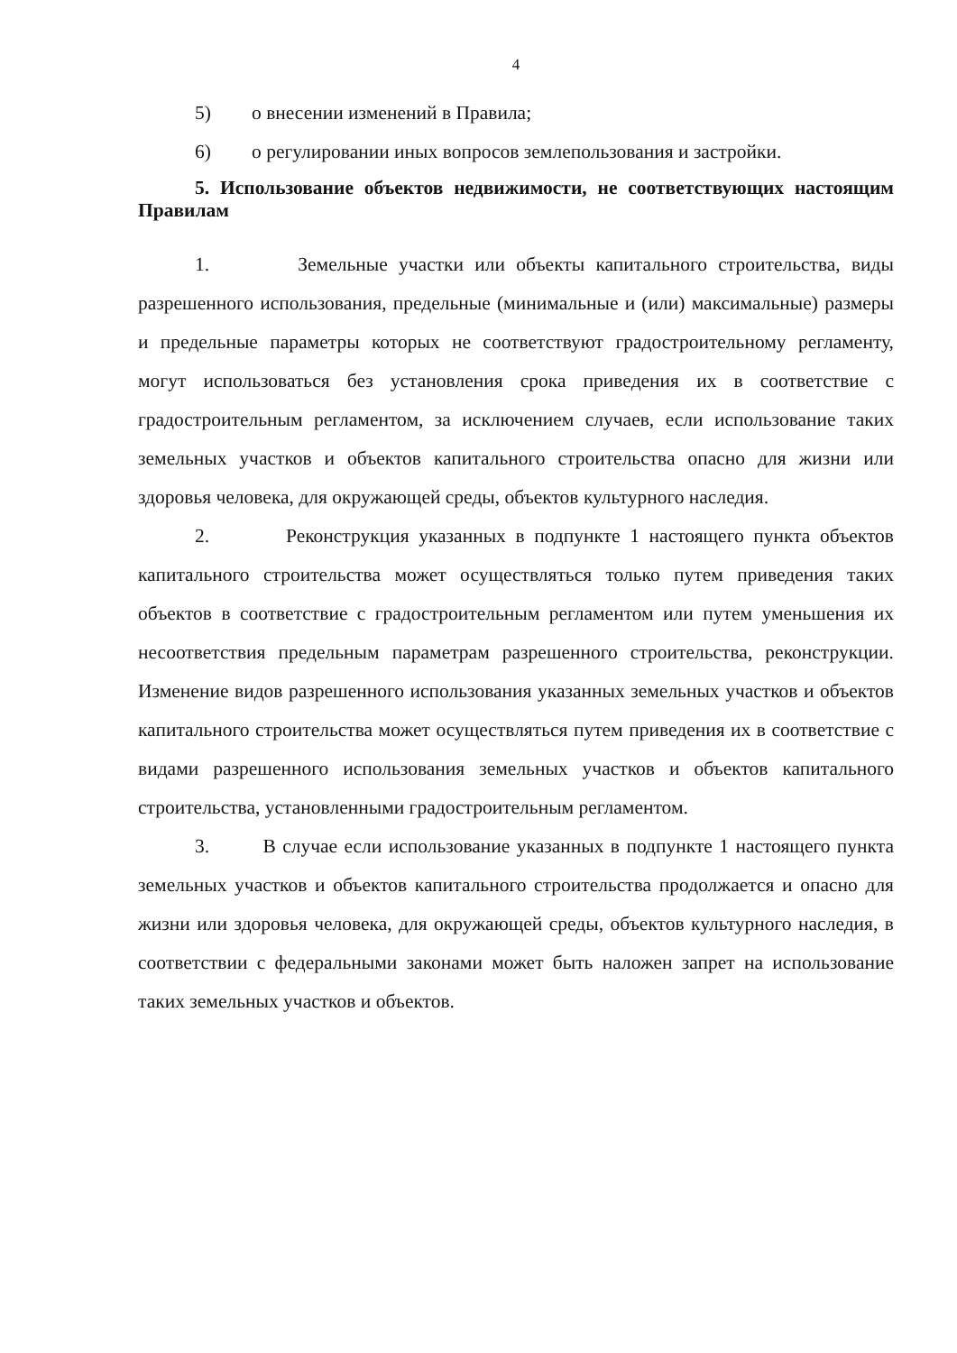4
5) о внесении изменений в Правила;
6) о регулировании иных вопросов землепользования и застройки.
5. Использование объектов недвижимости, не соответствующих настоящим Правилам
1. Земельные участки или объекты капитального строительства, виды разрешенного использования, предельные (минимальные и (или) максимальные) размеры и предельные параметры которых не соответствуют градостроительному регламенту, могут использоваться без установления срока приведения их в соответствие с градостроительным регламентом, за исключением случаев, если использование таких земельных участков и объектов капитального строительства опасно для жизни или здоровья человека, для окружающей среды, объектов культурного наследия.
2. Реконструкция указанных в подпункте 1 настоящего пункта объектов капитального строительства может осуществляться только путем приведения таких объектов в соответствие с градостроительным регламентом или путем уменьшения их несоответствия предельным параметрам разрешенного строительства, реконструкции. Изменение видов разрешенного использования указанных земельных участков и объектов капитального строительства может осуществляться путем приведения их в соответствие с видами разрешенного использования земельных участков и объектов капитального строительства, установленными градостроительным регламентом.
3. В случае если использование указанных в подпункте 1 настоящего пункта земельных участков и объектов капитального строительства продолжается и опасно для жизни или здоровья человека, для окружающей среды, объектов культурного наследия, в соответствии с федеральными законами может быть наложен запрет на использование таких земельных участков и объектов.